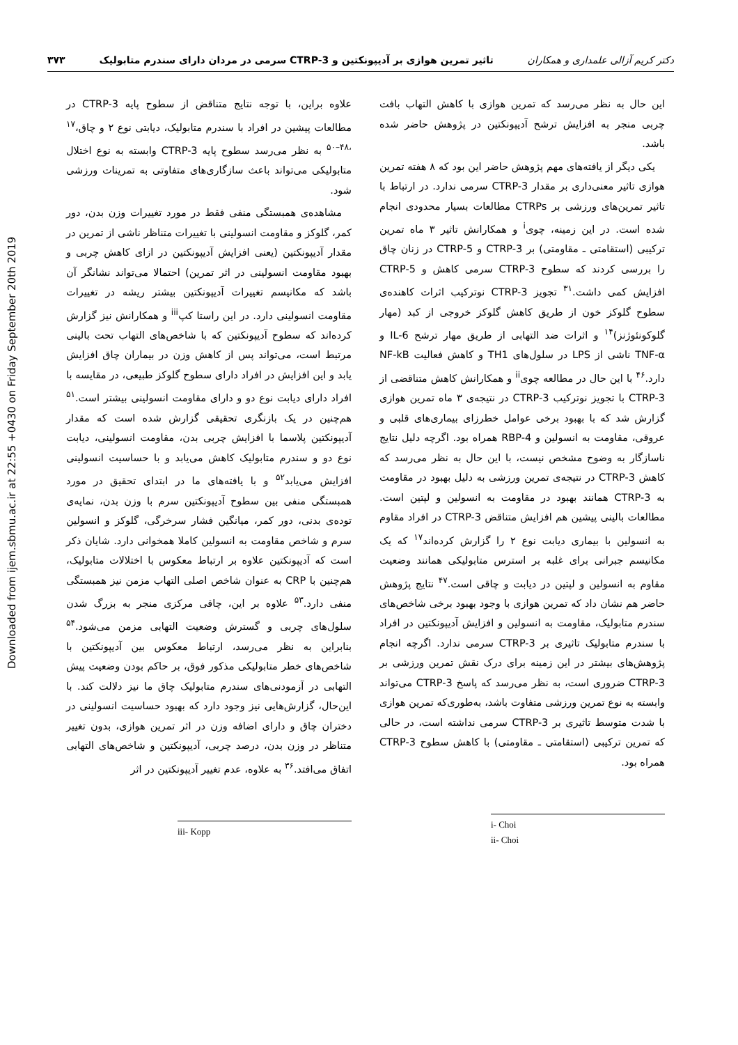Downloaded from ijem.sbmu.ac.ir at 22:55 +0430 on Friday September 20th 2019
دکتر کریم آزالی علمداری و همکاران تاثیر تمرین هوازی بر آدیپونکتین و CTRP-3 سرمی در مردان دارای سندرم متابولیک ۳۷۳
این حال به نظر می‌رسد که تمرین هوازی با کاهش التهاب بافت چربی منجر به افزایش ترشح آدیپونکتین در پژوهش حاضر شده باشد.
یکی دیگر از یافته‌های مهم پژوهش حاضر این بود که ۸ هفته تمرین هوازی تاثیر معنی‌داری بر مقدار CTRP-3 سرمی ندارد. در ارتباط با تاثیر تمرین‌های ورزشی بر CTRPs مطالعات بسیار محدودی انجام شده است. در این زمینه، چوی<sup>i</sup> و همکارانش تاثیر ۳ ماه تمرین ترکیبی (استقامتی ـ مقاومتی) بر CTRP-3 و CTRP-5 در زنان چاق را بررسی کردند که سطوح CTRP-3 سرمی کاهش و CTRP-5 افزایش کمی داشت.<sup>۳۱</sup> تجویز CTRP-3 نوترکیب اثرات کاهنده‌ی سطوح گلوکز خون از طریق کاهش گلوکز خروجی از کبد (مهار گلوکونئوژنز)<sup>۱۴</sup> و اثرات ضد التهابی از طریق مهار ترشح IL-6 و TNF-α ناشی از LPS در سلول‌های TH1 و کاهش فعالیت NF-kB دارد.<sup>۴۶</sup> با این حال در مطالعه چوی<sup>ii</sup> و همکارانش کاهش متناقضی از CTRP-3 با تجویز نوترکیب CTRP-3 در نتیجه‌ی ۳ ماه تمرین هوازی گزارش شد که با بهبود برخی عوامل خطرزای بیماری‌های قلبی و عروقی، مقاومت به انسولین و RBP-4 همراه بود. اگرچه دلیل نتایج ناسازگار به وضوح مشخص نیست، با این حال به نظر می‌رسد که کاهش CTRP-3 در نتیجه‌ی تمرین ورزشی به دلیل بهبود در مقاومت به CTRP-3 همانند بهبود در مقاومت به انسولین و لپتین است. مطالعات بالینی پیشین هم افزایش متناقض CTRP-3 در افراد مقاوم به انسولین با بیماری دیابت نوع ۲ را گزارش کرده‌اند<sup>۱۷</sup> که یک مکانیسم جبرانی برای غلبه بر استرس متابولیکی همانند وضعیت مقاوم به انسولین و لپتین در دیابت و چاقی است.<sup>۴۷</sup> نتایج پژوهش حاضر هم نشان داد که تمرین هوازی با وجود بهبود برخی شاخص‌های سندرم متابولیک، مقاومت به انسولین و افزایش آدیپونکتین در افراد با سندرم متابولیک تاثیری بر CTRP-3 سرمی ندارد. اگرچه انجام پژوهش‌های بیشتر در این زمینه برای درک نقش تمرین ورزشی بر CTRP-3 ضروری است، به نظر می‌رسد که پاسخ CTRP-3 می‌تواند وابسته به نوع تمرین ورزشی متفاوت باشد، به‌طوری‌که تمرین هوازی با شدت متوسط تاثیری بر CTRP-3 سرمی نداشته است، در حالی که تمرین ترکیبی (استقامتی ـ مقاومتی) با کاهش سطوح CTRP-3 همراه بود.
i- Choi
ii- Choi
علاوه براین، با توجه نتایج متناقض از سطوح پایه CTRP-3 در مطالعات پیشین در افراد با سندرم متابولیک، دیابتی نوع ۲ و چاق،<sup>۱۷ ،۴۸–۵۰</sup> به نظر می‌رسد سطوح پایه CTRP-3 وابسته به نوع اختلال متابولیکی می‌تواند باعث سازگاری‌های متفاوتی به تمرینات ورزشی شود.
مشاهده‌ی همبستگی منفی فقط در مورد تغییرات وزن بدن، دور کمر، گلوکز و مقاومت انسولینی با تغییرات متناظر ناشی از تمرین در مقدار آدیپونکتین (یعنی افزایش آدیپونکتین در ازای کاهش چربی و بهبود مقاومت انسولینی در اثر تمرین) احتمالا می‌تواند نشانگر آن باشد که مکانیسم تغییرات آدیپونکتین بیشتر ریشه در تغییرات مقاومت انسولینی دارد. در این راستا کپ<sup>iii</sup> و همکارانش نیز گزارش کرده‌اند که سطوح آدیپونکتین که با شاخص‌های التهاب تحت بالینی مرتبط است، می‌تواند پس از کاهش وزن در بیماران چاق افزایش یابد و این افزایش در افراد دارای سطوح گلوکز طبیعی، در مقایسه با افراد دارای دیابت نوع دو و دارای مقاومت انسولینی بیشتر است.<sup>۵۱</sup> هم‌چنین در یک بازنگری تحقیقی گزارش شده است که مقدار آدیپونکتین پلاسما با افزایش چربی بدن، مقاومت انسولینی، دیابت نوع دو و سندرم متابولیک کاهش می‌یابد و با حساسیت انسولینی افزایش می‌یابد<sup>۵۲</sup> و با یافته‌های ما در ابتدای تحقیق در مورد همبستگی منفی بین سطوح آدیپونکتین سرم با وزن بدن، نمایه‌ی توده‌ی بدنی، دور کمر، میانگین فشار سرخرگی، گلوکز و انسولین سرم و شاخص مقاومت به انسولین کاملا همخوانی دارد. شایان ذکر است که آدیپونکتین علاوه بر ارتباط معکوس با اختلالات متابولیک، هم‌چنین با CRP به عنوان شاخص اصلی التهاب مزمن نیز همبستگی منفی دارد.<sup>۵۳</sup> علاوه بر این، چاقی مرکزی منجر به بزرگ شدن سلول‌های چربی و گسترش وضعیت التهابی مزمن می‌شود.<sup>۵۴</sup> بنابراین به نظر می‌رسد، ارتباط معکوس بین آدیپونکتین با شاخص‌های خطر متابولیکی مذکور فوق، بر حاکم بودن وضعیت پیش التهابی در آزمودنی‌های سندرم متابولیک چاق ما نیز دلالت کند. با این‌حال، گزارش‌هایی نیز وجود دارد که بهبود حساسیت انسولینی در دختران چاق و دارای اضافه وزن در اثر تمرین هوازی، بدون تغییر متناظر در وزن بدن، درصد چربی، آدیپونکتین و شاخص‌های التهابی اتفاق می‌افتد.<sup>۳۶</sup> به علاوه، عدم تغییر آدیپونکتین در اثر
iii- Kopp